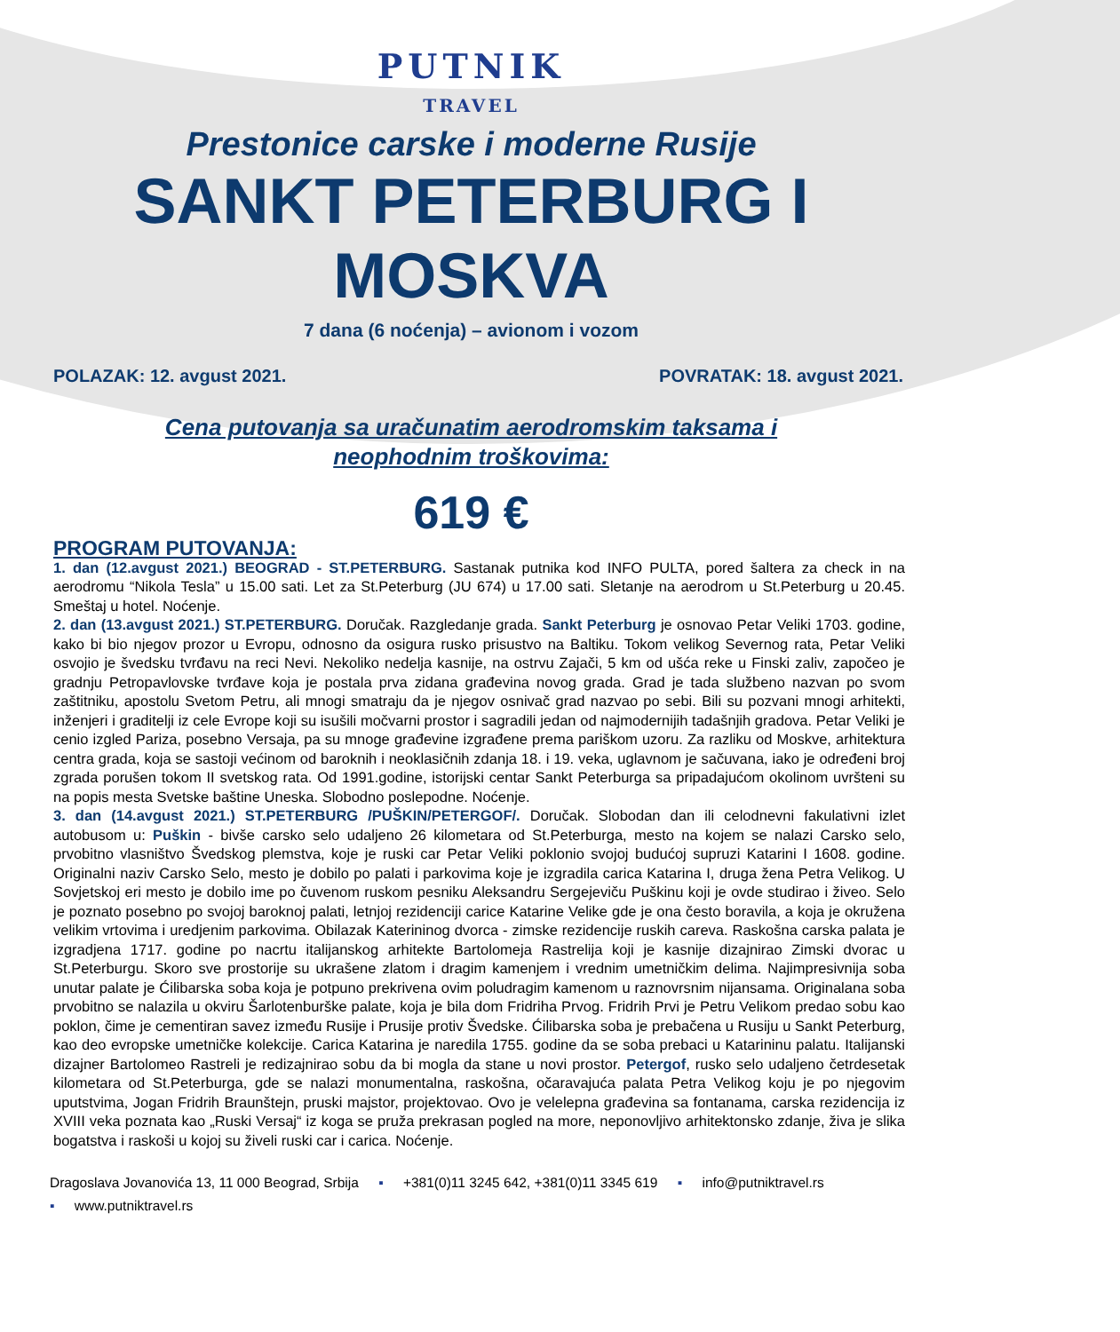PUTNIK
TRAVEL
Prestonice carske i moderne Rusije
SANKT PETERBURG I
MOSKVA
7 dana (6 noćenja) – avionom i vozom
POLAZAK: 12. avgust 2021. POVRATAK: 18. avgust 2021.
Cena putovanja sa uračunatim aerodromskim taksama i
neophodnim troškovima:
619 €
PROGRAM PUTOVANJA:
1. dan (12.avgust 2021.) BEOGRAD - ST.PETERBURG. Sastanak putnika kod INFO PULTA, pored šaltera za check in na aerodromu “Nikola Tesla” u 15.00 sati. Let za St.Peterburg (JU 674) u 17.00 sati. Sletanje na aerodrom u St.Peterburg u 20.45. Smeštaj u hotel. Noćenje.
2. dan (13.avgust 2021.) ST.PETERBURG. Doručak. Razgledanje grada. Sankt Peterburg je osnovao Petar Veliki 1703. godine, kako bi bio njegov prozor u Evropu, odnosno da osigura rusko prisustvo na Baltiku. Tokom velikog Severnog rata, Petar Veliki osvojio je švedsku tvrđavu na reci Nevi. Nekoliko nedelja kasnije, na ostrvu Zajači, 5 km od ušća reke u Finski zaliv, započeo je gradnju Petropavlovske tvrđave koja je postala prva zidana građevina novog grada. Grad je tada službeno nazvan po svom zaštitniku, apostolu Svetom Petru, ali mnogi smatraju da je njegov osnivač grad nazvao po sebi. Bili su pozvani mnogi arhitekti, inženjeri i graditelji iz cele Evrope koji su isušili močvarni prostor i sagradili jedan od najmodernijih tadašnjih gradova. Petar Veliki je cenio izgled Pariza, posebno Versaja, pa su mnoge građevine izgrađene prema pariškom uzoru. Za razliku od Moskve, arhitektura centra grada, koja se sastoji većinom od baroknih i neoklasičnih zdanja 18. i 19. veka, uglavnom je sačuvana, iako je određeni broj zgrada porušen tokom II svetskog rata. Od 1991.godine, istorijski centar Sankt Peterburga sa pripadajućom okolinom uvršteni su na popis mesta Svetske baštine Uneska. Slobodno poslepodne. Noćenje.
3. dan (14.avgust 2021.) ST.PETERBURG /PUŠKIN/PETERGOF/. Doručak. Slobodan dan ili celodnevni fakulativni izlet autobusom u: Puškin - bivše carsko selo udaljeno 26 kilometara od St.Peterburga, mesto na kojem se nalazi Carsko selo, prvobitno vlasništvo Švedskog plemstva, koje je ruski car Petar Veliki poklonio svojoj budućoj supruzi Katarini I 1608. godine. Originalni naziv Carsko Selo, mesto je dobilo po palati i parkovima koje je izgradila carica Katarina I, druga žena Petra Velikog. U Sovjetskoj eri mesto je dobilo ime po čuvenom ruskom pesniku Aleksandru Sergejeviču Puškinu koji je ovde studirao i živeo. Selo je poznato posebno po svojoj baroknoj palati, letnjoj rezidenciji carice Katarine Velike gde je ona često boravila, a koja je okružena velikim vrtovima i uredjenim parkovima. Obilazak Katerininog dvorca - zimske rezidencije ruskih careva. Raskošna carska palata je izgradjena 1717. godine po nacrtu italijanskog arhitekte Bartolomeja Rastrelija koji je kasnije dizajnirao Zimski dvorac u St.Peterburgu. Skoro sve prostorije su ukrašene zlatom i dragim kamenjem i vrednim umetničkim delima. Najimpresivnija soba unutar palate je Ćilibarska soba koja je potpuno prekrivena ovim poludragim kamenom u raznovrsnim nijansama. Originalana soba prvobitno se nalazila u okviru Šarlotenburške palate, koja je bila dom Fridriha Prvog. Fridrih Prvi je Petru Velikom predao sobu kao poklon, čime je cementiran savez između Rusije i Prusije protiv Švedske. Ćilibarska soba je prebačena u Rusiju u Sankt Peterburg, kao deo evropske umetničke kolekcije. Carica Katarina je naredila 1755. godine da se soba prebaci u Katarininu palatu. Italijanski dizajner Bartolomeo Rastreli je redizajnirao sobu da bi mogla da stane u novi prostor. Petergof, rusko selo udaljeno četrdesetak kilometara od St.Peterburga, gde se nalazi monumentalna, raskošna, očaravajuća palata Petra Velikog koju je po njegovim uputstvima, Jogan Fridrih Braunštejn, pruski majstor, projektovao. Ovo je velelepna građevina sa fontanama, carska rezidencija iz XVIII veka poznata kao „Ruski Versaj“ iz koga se pruža prekrasan pogled na more, neponovljivo arhitektonsko zdanje, živa je slika bogatstva i raskoši u kojoj su živeli ruski car i carica. Noćenje.
Dragoslava Jovanovića 13, 11 000 Beograd, Srbija ▪ +381(0)11 3245 642, +381(0)11 3345 619 ▪ info@putniktravel.rs
▪ www.putniktravel.rs